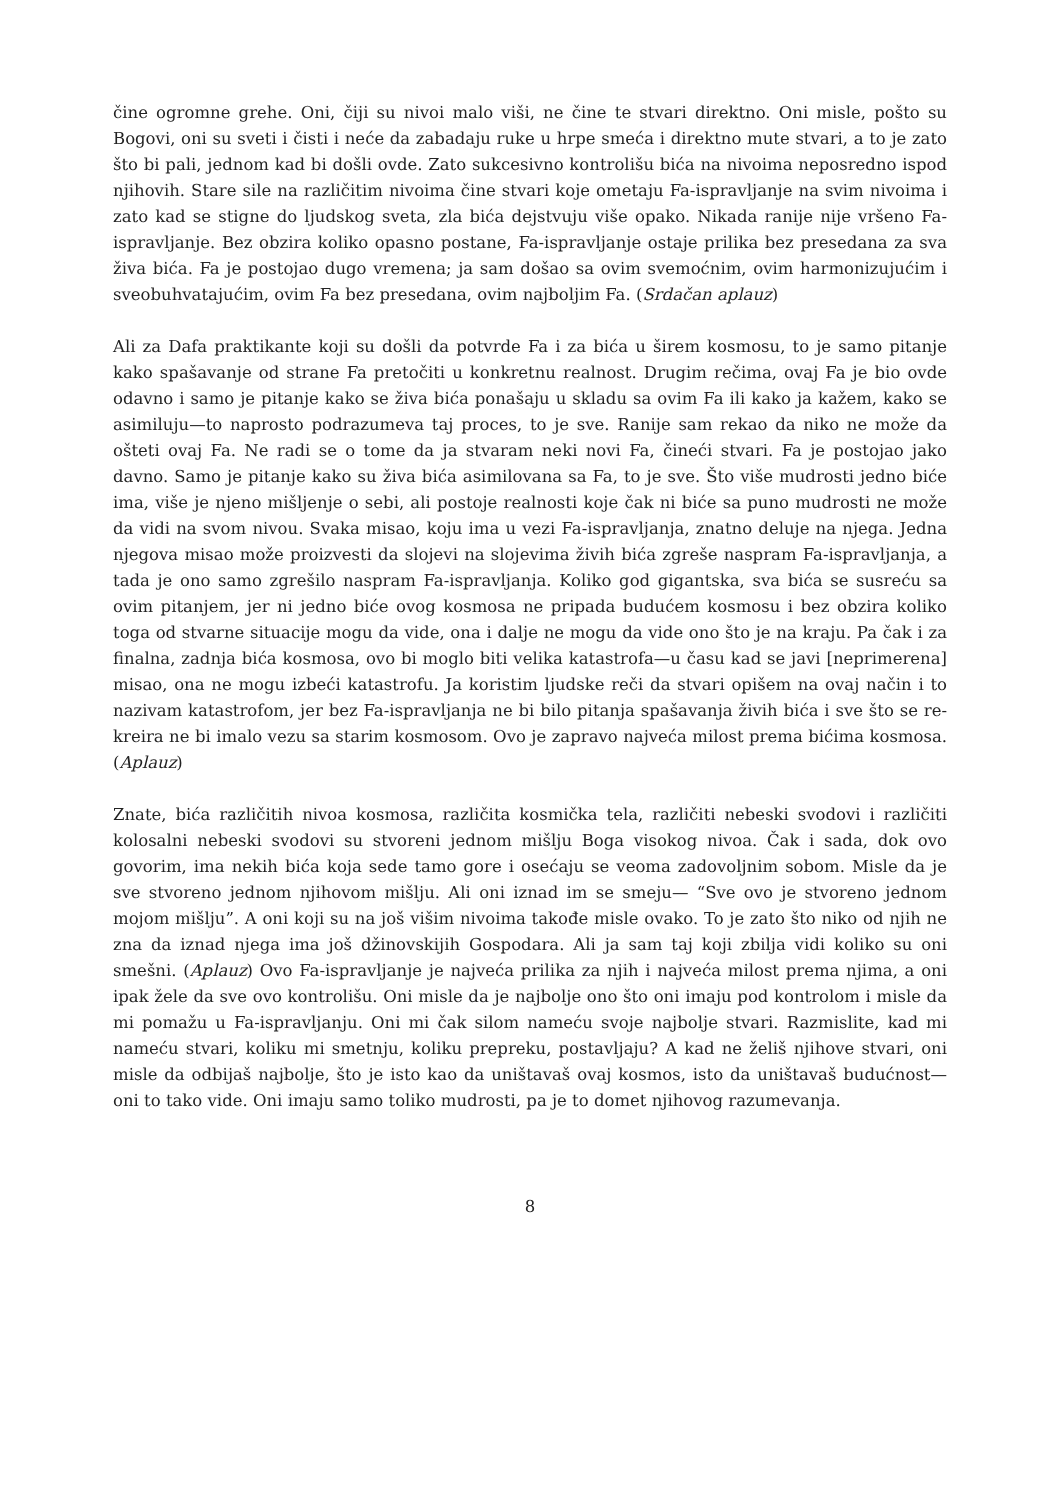čine ogromne grehe. Oni, čiji su nivoi malo viši, ne čine te stvari direktno. Oni misle, pošto su Bogovi, oni su sveti i čisti i neće da zabadaju ruke u hrpe smeća i direktno mute stvari, a to je zato što bi pali, jednom kad bi došli ovde. Zato sukcesivno kontrolišu bića na nivoima neposredno ispod njihovih. Stare sile na različitim nivoima čine stvari koje ometaju Fa-ispravljanje na svim nivoima i zato kad se stigne do ljudskog sveta, zla bića dejstvuju više opako. Nikada ranije nije vršeno Fa-ispravljanje. Bez obzira koliko opasno postane, Fa-ispravljanje ostaje prilika bez presedana za sva živa bića. Fa je postojao dugo vremena; ja sam došao sa ovim svemoćnim, ovim harmonizujućim i sveobuhvatajućim, ovim Fa bez presedana, ovim najboljim Fa. (Srdačan aplauz)
Ali za Dafa praktikante koji su došli da potvrde Fa i za bića u širem kosmosu, to je samo pitanje kako spašavanje od strane Fa pretočiti u konkretnu realnost. Drugim rečima, ovaj Fa je bio ovde odavno i samo je pitanje kako se živa bića ponašaju u skladu sa ovim Fa ili kako ja kažem, kako se asimiluju—to naprosto podrazumeva taj proces, to je sve. Ranije sam rekao da niko ne može da ošteti ovaj Fa. Ne radi se o tome da ja stvaram neki novi Fa, čineći stvari. Fa je postojao jako davno. Samo je pitanje kako su živa bića asimilovana sa Fa, to je sve. Što više mudrosti jedno biće ima, više je njeno mišljenje o sebi, ali postoje realnosti koje čak ni biće sa puno mudrosti ne može da vidi na svom nivou. Svaka misao, koju ima u vezi Fa-ispravljanja, znatno deluje na njega. Jedna njegova misao može proizvesti da slojevi na slojevima živih bića zgreše naspram Fa-ispravljanja, a tada je ono samo zgrešilo naspram Fa-ispravljanja. Koliko god gigantska, sva bića se susreću sa ovim pitanjem, jer ni jedno biće ovog kosmosa ne pripada budućem kosmosu i bez obzira koliko toga od stvarne situacije mogu da vide, ona i dalje ne mogu da vide ono što je na kraju. Pa čak i za finalna, zadnja bića kosmosa, ovo bi moglo biti velika katastrofa—u času kad se javi [neprimerena] misao, ona ne mogu izbeći katastrofu. Ja koristim ljudske reči da stvari opišem na ovaj način i to nazivam katastrofom, jer bez Fa-ispravljanja ne bi bilo pitanja spašavanja živih bića i sve što se re-kreira ne bi imalo vezu sa starim kosmosom. Ovo je zapravo najveća milost prema bićima kosmosa. (Aplauz)
Znate, bića različitih nivoa kosmosa, različita kosmička tela, različiti nebeski svodovi i različiti kolosalni nebeski svodovi su stvoreni jednom mišlju Boga visokog nivoa. Čak i sada, dok ovo govorim, ima nekih bića koja sede tamo gore i osećaju se veoma zadovoljnim sobom. Misle da je sve stvoreno jednom njihovom mišlju. Ali oni iznad im se smeju— “Sve ovo je stvoreno jednom mojom mišlju”. A oni koji su na još višim nivoima takođe misle ovako. To je zato što niko od njih ne zna da iznad njega ima još džinovskijih Gospodara. Ali ja sam taj koji zbilja vidi koliko su oni smešni. (Aplauz) Ovo Fa-ispravljanje je najveća prilika za njih i najveća milost prema njima, a oni ipak žele da sve ovo kontrolišu. Oni misle da je najbolje ono što oni imaju pod kontrolom i misle da mi pomažu u Fa-ispravljanju. Oni mi čak silom nameću svoje najbolje stvari. Razmislite, kad mi nameću stvari, koliku mi smetnju, koliku prepreku, postavljaju? A kad ne želiš njihove stvari, oni misle da odbijaš najbolje, što je isto kao da uništavaš ovaj kosmos, isto da uništavaš budućnost—oni to tako vide. Oni imaju samo toliko mudrosti, pa je to domet njihovog razumevanja.
8